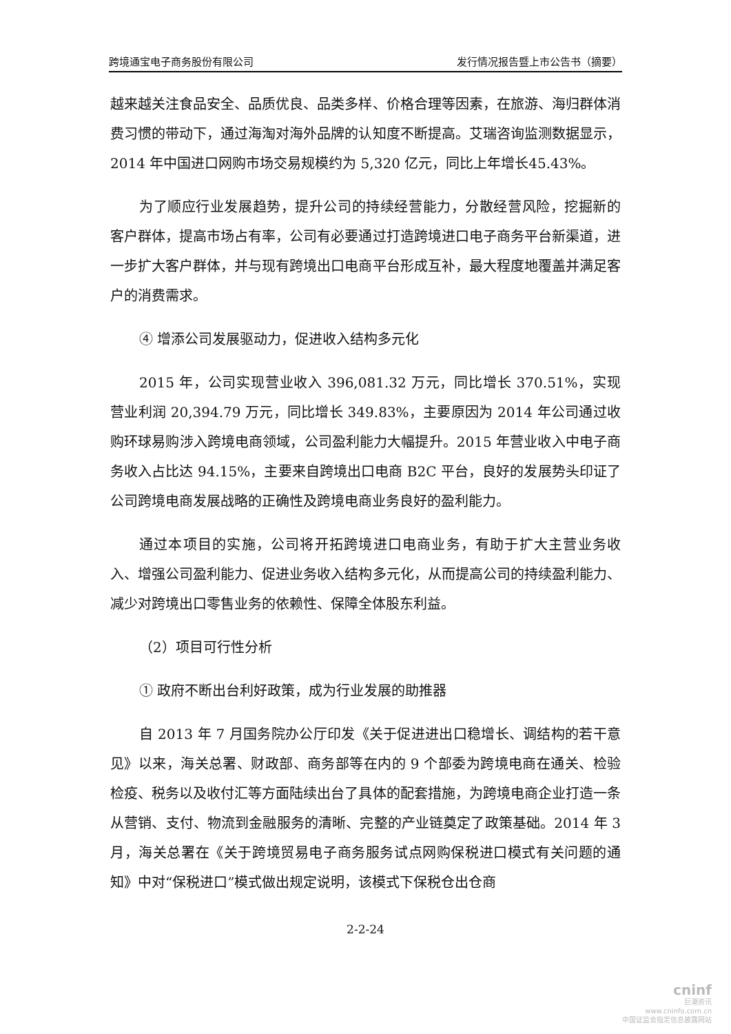跨境通宝电子商务股份有限公司 发行情况报告暨上市公告书（摘要）
越来越关注食品安全、品质优良、品类多样、价格合理等因素，在旅游、海归群体消费习惯的带动下，通过海淘对海外品牌的认知度不断提高。艾瑞咨询监测数据显示，2014 年中国进口网购市场交易规模约为 5,320 亿元，同比上年增长45.43%。
为了顺应行业发展趋势，提升公司的持续经营能力，分散经营风险，挖掘新的客户群体，提高市场占有率，公司有必要通过打造跨境进口电子商务平台新渠道，进一步扩大客户群体，并与现有跨境出口电商平台形成互补，最大程度地覆盖并满足客户的消费需求。
④ 增添公司发展驱动力，促进收入结构多元化
2015 年，公司实现营业收入 396,081.32 万元，同比增长 370.51%，实现营业利润 20,394.79 万元，同比增长 349.83%，主要原因为 2014 年公司通过收购环球易购涉入跨境电商领域，公司盈利能力大幅提升。2015 年营业收入中电子商务收入占比达 94.15%，主要来自跨境出口电商 B2C 平台，良好的发展势头印证了公司跨境电商发展战略的正确性及跨境电商业务良好的盈利能力。
通过本项目的实施，公司将开拓跨境进口电商业务，有助于扩大主营业务收入、增强公司盈利能力、促进业务收入结构多元化，从而提高公司的持续盈利能力、减少对跨境出口零售业务的依赖性、保障全体股东利益。
（2）项目可行性分析
① 政府不断出台利好政策，成为行业发展的助推器
自 2013 年 7 月国务院办公厅印发《关于促进进出口稳增长、调结构的若干意见》以来，海关总署、财政部、商务部等在内的 9 个部委为跨境电商在通关、检验检疫、税务以及收付汇等方面陆续出台了具体的配套措施，为跨境电商企业打造一条从营销、支付、物流到金融服务的清晰、完整的产业链奠定了政策基础。2014 年 3 月，海关总署在《关于跨境贸易电子商务服务试点网购保税进口模式有关问题的通知》中对“保税进口”模式做出规定说明，该模式下保税仓出仓商
2-2-24
cninf
巨潮资讯
www.cninfo.com.cn
中国证监会指定信息披露网站